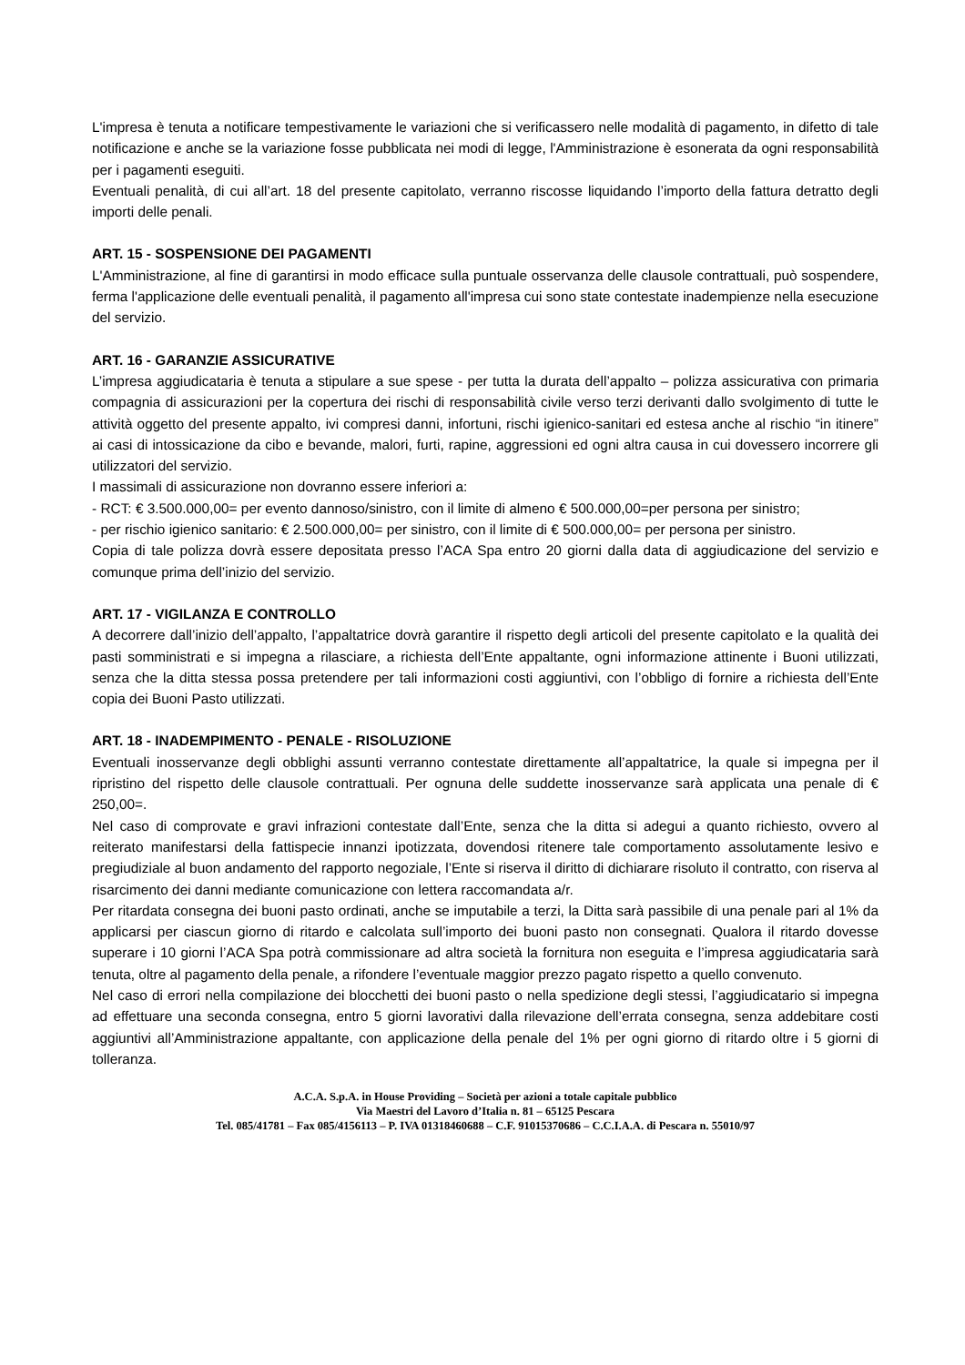L'impresa è tenuta a notificare tempestivamente le variazioni che si verificassero nelle modalità di pagamento, in difetto di tale notificazione e anche se la variazione fosse pubblicata nei modi di legge, l'Amministrazione è esonerata da ogni responsabilità per i pagamenti eseguiti.
Eventuali penalità, di cui all’art. 18 del presente capitolato, verranno riscosse liquidando l’importo della fattura detratto degli importi delle penali.
ART. 15 - SOSPENSIONE DEI PAGAMENTI
L'Amministrazione, al fine di garantirsi in modo efficace sulla puntuale osservanza delle clausole contrattuali, può sospendere, ferma l'applicazione delle eventuali penalità, il pagamento all'impresa cui sono state contestate inadempienze nella esecuzione del servizio.
ART. 16 - GARANZIE ASSICURATIVE
L’impresa aggiudicataria è tenuta a stipulare a sue spese - per tutta la durata dell’appalto – polizza assicurativa con primaria compagnia di assicurazioni per la copertura dei rischi di responsabilità civile verso terzi derivanti dallo svolgimento di tutte le attività oggetto del presente appalto, ivi compresi danni, infortuni, rischi igienico-sanitari ed estesa anche al rischio “in itinere” ai casi di intossicazione da cibo e bevande, malori, furti, rapine, aggressioni ed ogni altra causa in cui dovessero incorrere gli utilizzatori del servizio.
I massimali di assicurazione non dovranno essere inferiori a:
- RCT: € 3.500.000,00= per evento dannoso/sinistro, con il limite di almeno € 500.000,00=per persona per sinistro;
- per rischio igienico sanitario: € 2.500.000,00= per sinistro, con il limite di € 500.000,00= per persona per sinistro.
Copia di tale polizza dovrà essere depositata presso l’ACA Spa entro 20 giorni dalla data di aggiudicazione del servizio e comunque prima dell’inizio del servizio.
ART. 17 - VIGILANZA E CONTROLLO
A decorrere dall’inizio dell’appalto, l’appaltatrice dovrà garantire il rispetto degli articoli del presente capitolato e la qualità dei pasti somministrati e si impegna a rilasciare, a richiesta dell’Ente appaltante, ogni informazione attinente i Buoni utilizzati, senza che la ditta stessa possa pretendere per tali informazioni costi aggiuntivi, con l’obbligo di fornire a richiesta dell’Ente copia dei Buoni Pasto utilizzati.
ART. 18 - INADEMPIMENTO - PENALE - RISOLUZIONE
Eventuali inosservanze degli obblighi assunti verranno contestate direttamente all’appaltatrice, la quale si impegna per il ripristino del rispetto delle clausole contrattuali. Per ognuna delle suddette inosservanze sarà applicata una penale di € 250,00=.
Nel caso di comprovate e gravi infrazioni contestate dall’Ente, senza che la ditta si adegui a quanto richiesto, ovvero al reiterato manifestarsi della fattispecie innanzi ipotizzata, dovendosi ritenere tale comportamento assolutamente lesivo e pregiudiziale al buon andamento del rapporto negoziale, l’Ente si riserva il diritto di dichiarare risoluto il contratto, con riserva al risarcimento dei danni mediante comunicazione con lettera raccomandata a/r.
Per ritardata consegna dei buoni pasto ordinati, anche se imputabile a terzi, la Ditta sarà passibile di una penale pari al 1% da applicarsi per ciascun giorno di ritardo e calcolata sull’importo dei buoni pasto non consegnati. Qualora il ritardo dovesse superare i 10 giorni l’ACA Spa potrà commissionare ad altra società la fornitura non eseguita e l’impresa aggiudicataria sarà tenuta, oltre al pagamento della penale, a rifondere l’eventuale maggior prezzo pagato rispetto a quello convenuto.
Nel caso di errori nella compilazione dei blocchetti dei buoni pasto o nella spedizione degli stessi, l’aggiudicatario si impegna ad effettuare una seconda consegna, entro 5 giorni lavorativi dalla rilevazione dell’errata consegna, senza addebitare costi aggiuntivi all’Amministrazione appaltante, con applicazione della penale del 1% per ogni giorno di ritardo oltre i 5 giorni di tolleranza.
A.C.A. S.p.A. in House Providing – Società per azioni a totale capitale pubblico
Via Maestri del Lavoro d’Italia n. 81 – 65125 Pescara
Tel. 085/41781 – Fax 085/4156113 – P. IVA 01318460688 – C.F. 91015370686 – C.C.I.A.A. di Pescara n. 55010/97